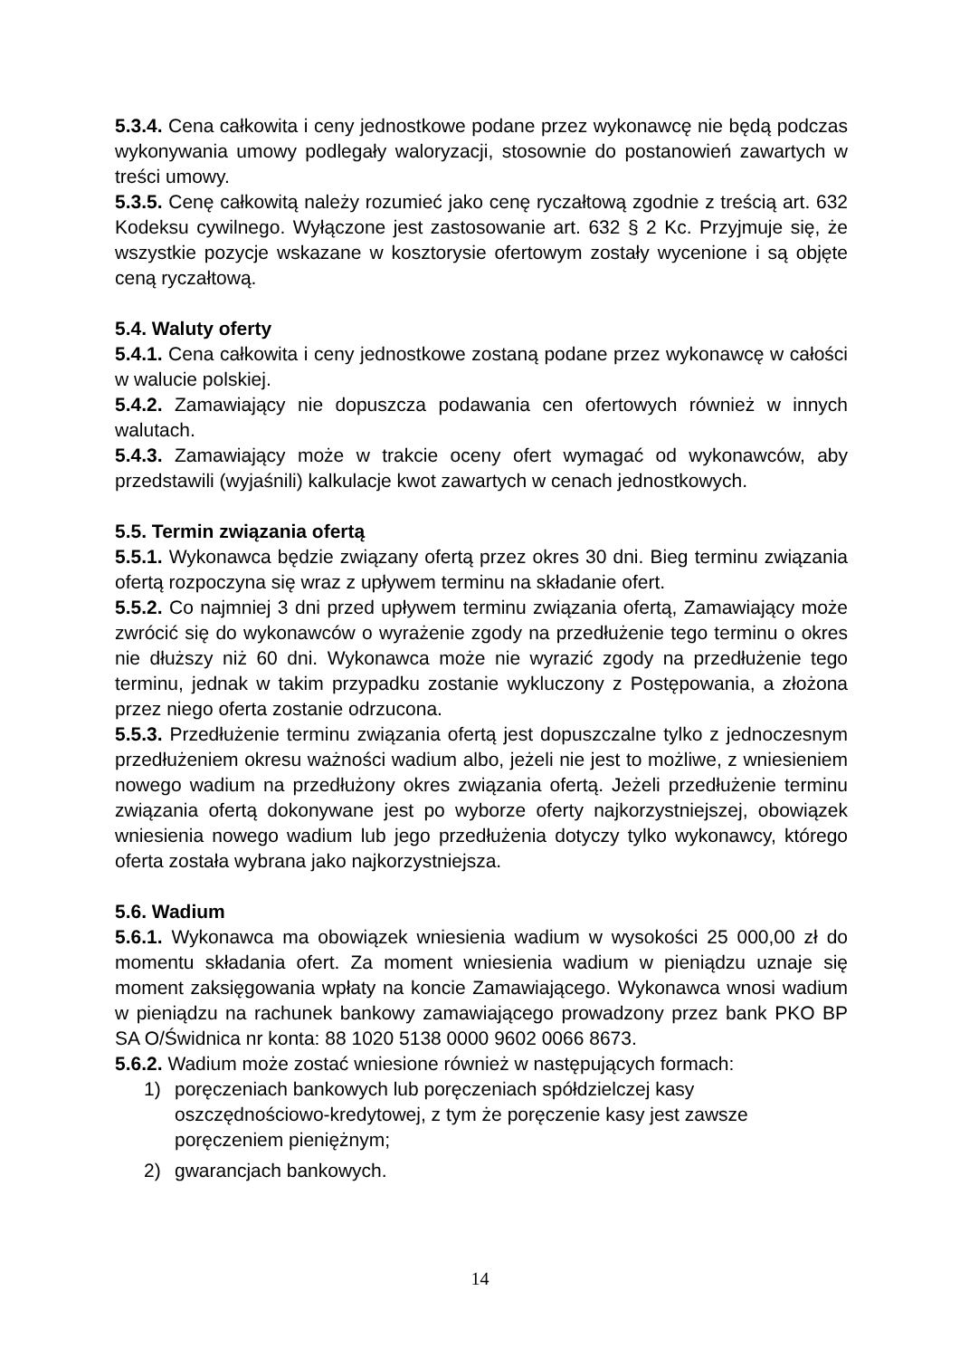5.3.4. Cena całkowita i ceny jednostkowe podane przez wykonawcę nie będą podczas wykonywania umowy podlegały waloryzacji, stosownie do postanowień zawartych w treści umowy.
5.3.5. Cenę całkowitą należy rozumieć jako cenę ryczałtową zgodnie z treścią art. 632 Kodeksu cywilnego. Wyłączone jest zastosowanie art. 632 § 2 Kc. Przyjmuje się, że wszystkie pozycje wskazane w kosztorysie ofertowym zostały wycenione i są objęte ceną ryczałtową.
5.4. Waluty oferty
5.4.1. Cena całkowita i ceny jednostkowe zostaną podane przez wykonawcę w całości w walucie polskiej.
5.4.2. Zamawiający nie dopuszcza podawania cen ofertowych również w innych walutach.
5.4.3. Zamawiający może w trakcie oceny ofert wymagać od wykonawców, aby przedstawili (wyjaśnili) kalkulacje kwot zawartych w cenach jednostkowych.
5.5. Termin związania ofertą
5.5.1. Wykonawca będzie związany ofertą przez okres 30 dni. Bieg terminu związania ofertą rozpoczyna się wraz z upływem terminu na składanie ofert.
5.5.2. Co najmniej 3 dni przed upływem terminu związania ofertą, Zamawiający może zwrócić się do wykonawców o wyrażenie zgody na przedłużenie tego terminu o okres nie dłuższy niż 60 dni. Wykonawca może nie wyrazić zgody na przedłużenie tego terminu, jednak w takim przypadku zostanie wykluczony z Postępowania, a złożona przez niego oferta zostanie odrzucona.
5.5.3. Przedłużenie terminu związania ofertą jest dopuszczalne tylko z jednoczesnym przedłużeniem okresu ważności wadium albo, jeżeli nie jest to możliwe, z wniesieniem nowego wadium na przedłużony okres związania ofertą. Jeżeli przedłużenie terminu związania ofertą dokonywane jest po wyborze oferty najkorzystniejszej, obowiązek wniesienia nowego wadium lub jego przedłużenia dotyczy tylko wykonawcy, którego oferta została wybrana jako najkorzystniejsza.
5.6. Wadium
5.6.1. Wykonawca ma obowiązek wniesienia wadium w wysokości 25 000,00 zł do momentu składania ofert. Za moment wniesienia wadium w pieniądzu uznaje się moment zaksięgowania wpłaty na koncie Zamawiającego. Wykonawca wnosi wadium w pieniądzu na rachunek bankowy zamawiającego prowadzony przez bank PKO BP SA O/Świdnica nr konta: 88 1020 5138 0000 9602 0066 8673.
5.6.2. Wadium może zostać wniesione również w następujących formach:
1) poręczeniach bankowych lub poręczeniach spółdzielczej kasy oszczędnościowo-kredytowej, z tym że poręczenie kasy jest zawsze poręczeniem pieniężnym;
2) gwarancjach bankowych.
14